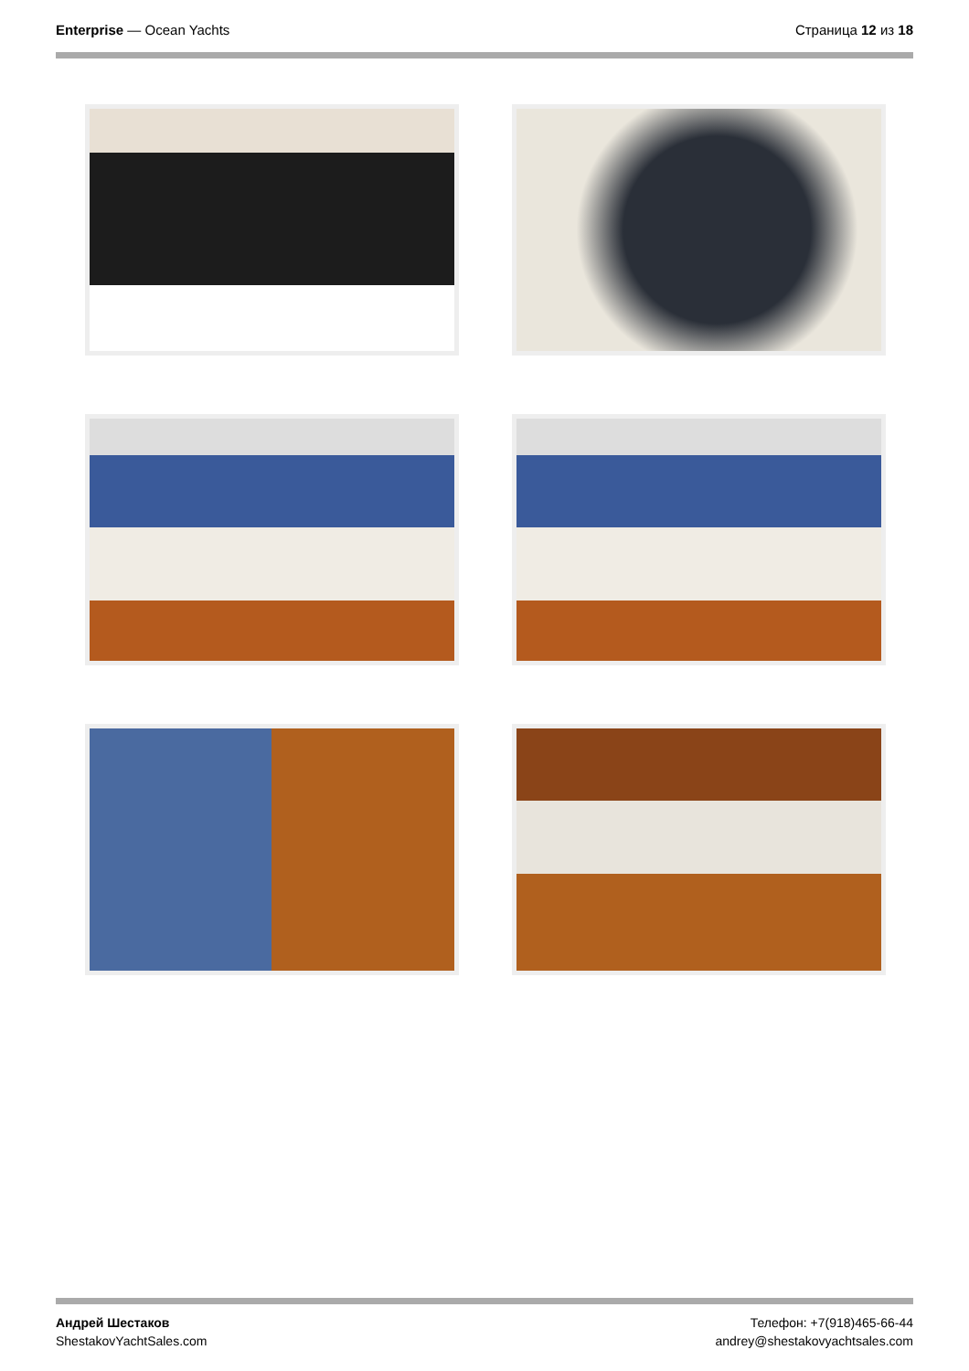Enterprise — Ocean Yachts Страница 12 из 18
Андрей Шестаков
ShestakovYachtSales.com
Телефон: +7(918)465-66-44
andrey@shestakovyachtsales.com